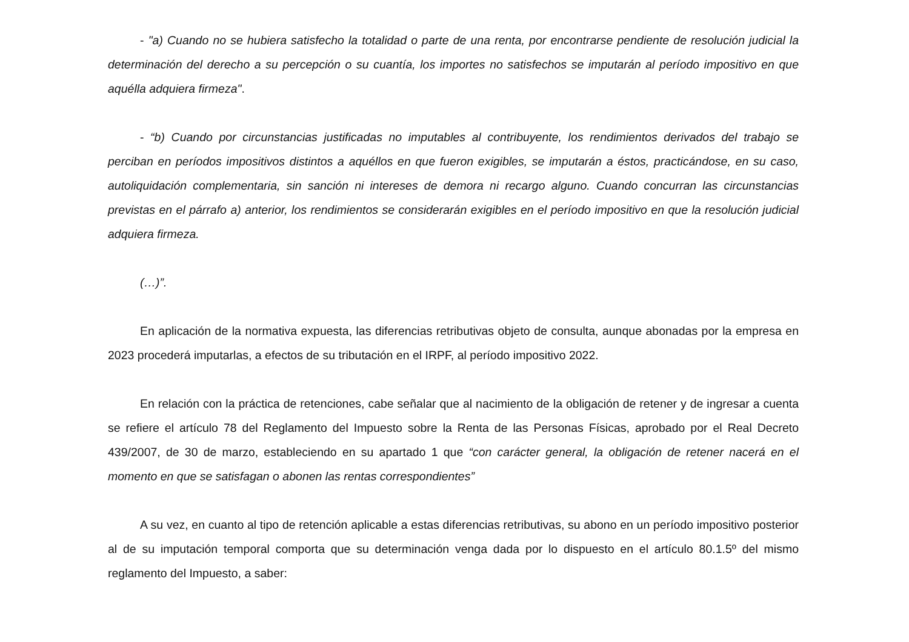- "a) Cuando no se hubiera satisfecho la totalidad o parte de una renta, por encontrarse pendiente de resolución judicial la determinación del derecho a su percepción o su cuantía, los importes no satisfechos se imputarán al período impositivo en que aquélla adquiera firmeza".
- “b) Cuando por circunstancias justificadas no imputables al contribuyente, los rendimientos derivados del trabajo se perciban en períodos impositivos distintos a aquéllos en que fueron exigibles, se imputarán a éstos, practicándose, en su caso, autoliquidación complementaria, sin sanción ni intereses de demora ni recargo alguno. Cuando concurran las circunstancias previstas en el párrafo a) anterior, los rendimientos se considerarán exigibles en el período impositivo en que la resolución judicial adquiera firmeza.
(…)”.
En aplicación de la normativa expuesta, las diferencias retributivas objeto de consulta, aunque abonadas por la empresa en 2023 procederá imputarlas, a efectos de su tributación en el IRPF, al período impositivo 2022.
En relación con la práctica de retenciones, cabe señalar que al nacimiento de la obligación de retener y de ingresar a cuenta se refiere el artículo 78 del Reglamento del Impuesto sobre la Renta de las Personas Físicas, aprobado por el Real Decreto 439/2007, de 30 de marzo, estableciendo en su apartado 1 que “con carácter general, la obligación de retener nacerá en el momento en que se satisfagan o abonen las rentas correspondientes”
A su vez, en cuanto al tipo de retención aplicable a estas diferencias retributivas, su abono en un período impositivo posterior al de su imputación temporal comporta que su determinación venga dada por lo dispuesto en el artículo 80.1.5º del mismo reglamento del Impuesto, a saber: